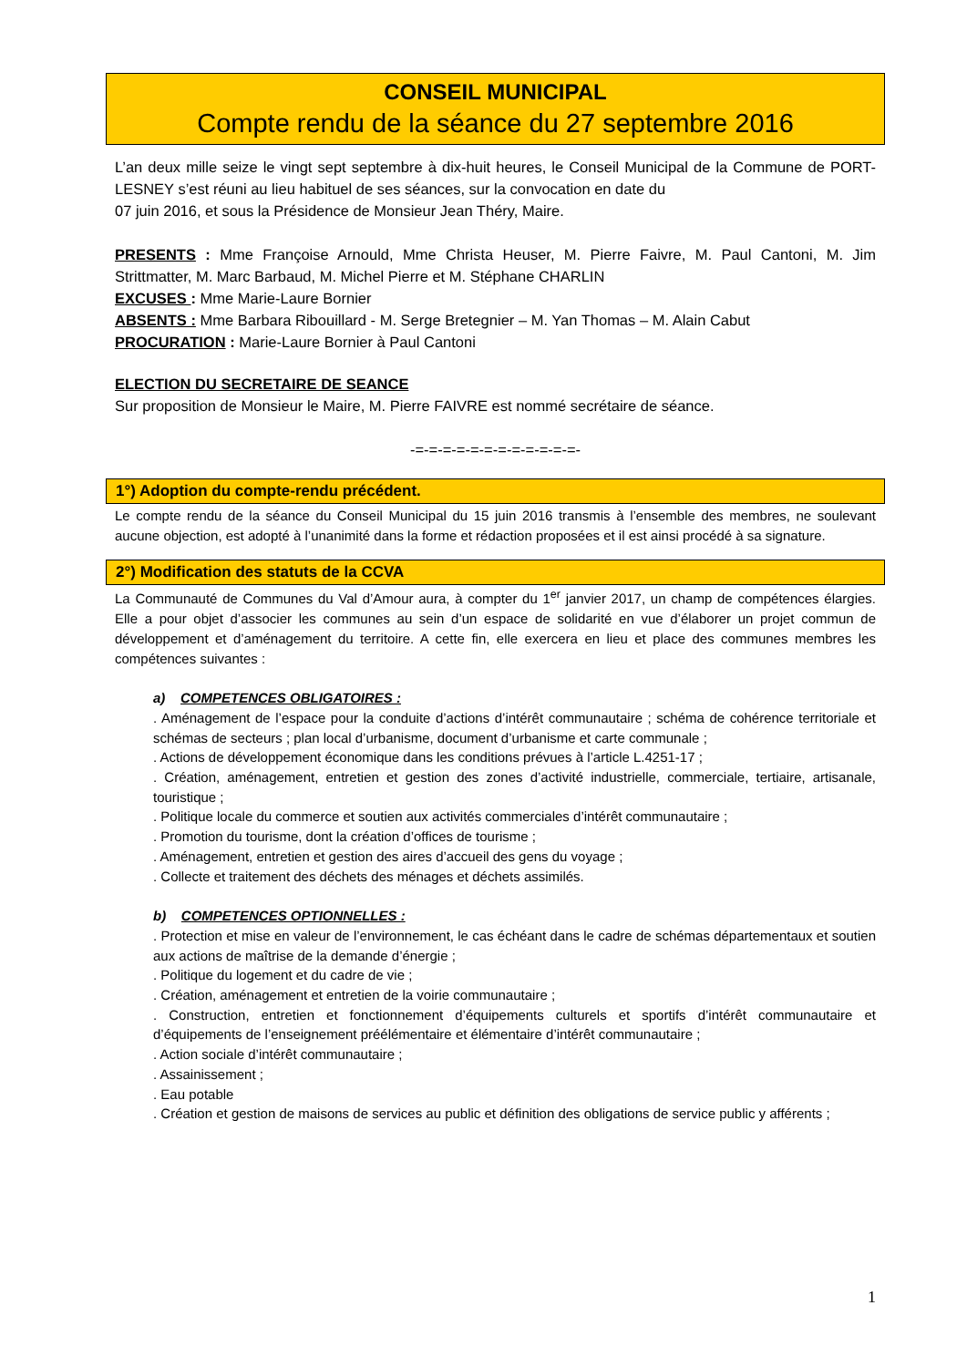CONSEIL MUNICIPAL
Compte rendu de la séance du 27 septembre 2016
L’an deux mille seize le vingt sept septembre à dix-huit heures, le Conseil Municipal de la Commune de PORT-LESNEY s’est réuni au lieu habituel de ses séances, sur la convocation en date du
07 juin 2016, et sous la Présidence de Monsieur Jean Théry, Maire.
PRESENTS : Mme Françoise Arnould, Mme Christa Heuser, M. Pierre Faivre, M. Paul Cantoni, M. Jim Strittmatter, M. Marc Barbaud, M. Michel Pierre et M. Stéphane CHARLIN
EXCUSES : Mme Marie-Laure Bornier
ABSENTS : Mme Barbara Ribouillard - M. Serge Bretegnier – M. Yan Thomas – M. Alain Cabut
PROCURATION : Marie-Laure Bornier à Paul Cantoni
ELECTION DU SECRETAIRE DE SEANCE
Sur proposition de Monsieur le Maire, M. Pierre FAIVRE est nommé secrétaire de séance.
-=-=-=-=-=-=-=-=-=-=-=-=-
1°) Adoption du compte-rendu précédent.
Le compte rendu de la séance du Conseil Municipal du 15 juin 2016 transmis à l’ensemble des membres, ne soulevant aucune objection, est adopté à l’unanimité dans la forme et rédaction proposées et il est ainsi procédé à sa signature.
2°) Modification des statuts de la CCVA
La Communauté de Communes du Val d’Amour aura, à compter du 1<sup>er</sup> janvier 2017, un champ de compétences élargies. Elle a pour objet d’associer les communes au sein d’un espace de solidarité en vue d’élaborer un projet commun de développement et d’aménagement du territoire. A cette fin, elle exercera en lieu et place des communes membres les compétences suivantes :
a) COMPETENCES OBLIGATOIRES :
. Aménagement de l’espace pour la conduite d’actions d’intérêt communautaire ; schéma de cohérence territoriale et schémas de secteurs ; plan local d’urbanisme, document d’urbanisme et carte communale ;
. Actions de développement économique dans les conditions prévues à l’article L.4251-17 ;
. Création, aménagement, entretien et gestion des zones d’activité industrielle, commerciale, tertiaire, artisanale, touristique ;
. Politique locale du commerce et soutien aux activités commerciales d’intérêt communautaire ;
. Promotion du tourisme, dont la création d’offices de tourisme ;
. Aménagement, entretien et gestion des aires d’accueil des gens du voyage ;
. Collecte et traitement des déchets des ménages et déchets assimilés.
b) COMPETENCES OPTIONNELLES :
. Protection et mise en valeur de l’environnement, le cas échéant dans le cadre de schémas départementaux et soutien aux actions de maîtrise de la demande d’énergie ;
. Politique du logement et du cadre de vie ;
. Création, aménagement et entretien de la voirie communautaire ;
. Construction, entretien et fonctionnement d’équipements culturels et sportifs d’intérêt communautaire et d’équipements de l’enseignement préélémentaire et élémentaire d’intérêt communautaire ;
. Action sociale d’intérêt communautaire ;
. Assainissement ;
. Eau potable
. Création et gestion de maisons de services au public et définition des obligations de service public y afférents ;
1